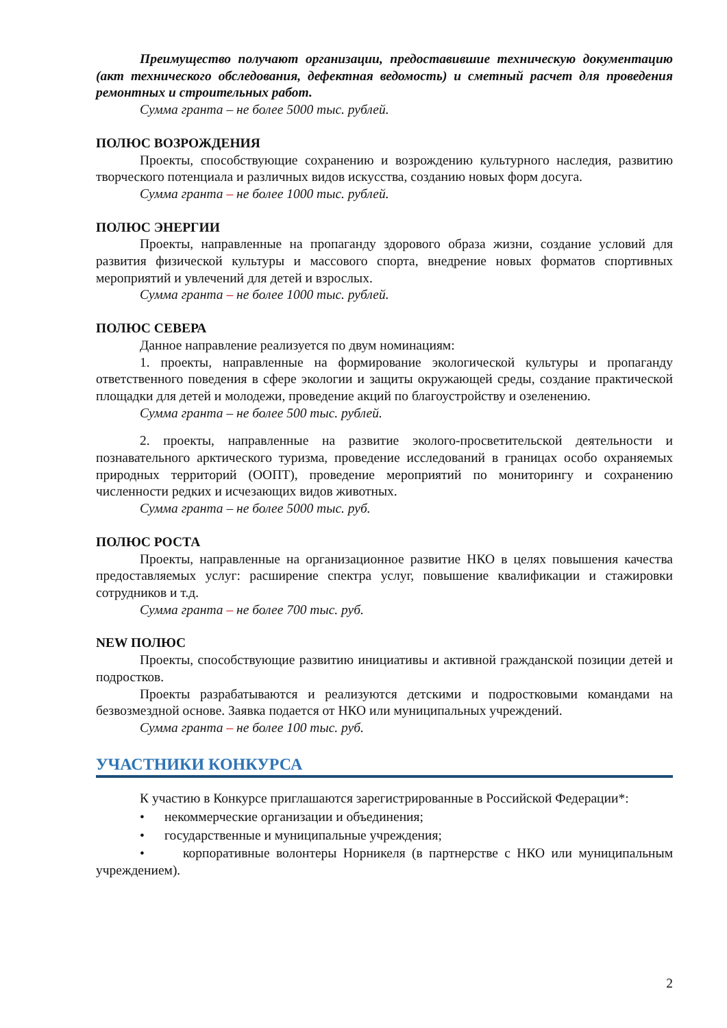Преимущество получают организации, предоставившие техническую документацию (акт технического обследования, дефектная ведомость) и сметный расчет для проведения ремонтных и строительных работ.
Сумма гранта – не более 5000 тыс. рублей.
ПОЛЮС ВОЗРОЖДЕНИЯ
Проекты, способствующие сохранению и возрождению культурного наследия, развитию творческого потенциала и различных видов искусства, созданию новых форм досуга.
Сумма гранта – не более 1000 тыс. рублей.
ПОЛЮС ЭНЕРГИИ
Проекты, направленные на пропаганду здорового образа жизни, создание условий для развития физической культуры и массового спорта, внедрение новых форматов спортивных мероприятий и увлечений для детей и взрослых.
Сумма гранта – не более 1000 тыс. рублей.
ПОЛЮС СЕВЕРА
Данное направление реализуется по двум номинациям:
1. проекты, направленные на формирование экологической культуры и пропаганду ответственного поведения в сфере экологии и защиты окружающей среды, создание практической площадки для детей и молодежи, проведение акций по благоустройству и озеленению.
Сумма гранта – не более 500 тыс. рублей.
2. проекты, направленные на развитие эколого-просветительской деятельности и познавательного арктического туризма, проведение исследований в границах особо охраняемых природных территорий (ООПТ), проведение мероприятий по мониторингу и сохранению численности редких и исчезающих видов животных.
Сумма гранта – не более 5000 тыс. руб.
ПОЛЮС РОСТА
Проекты, направленные на организационное развитие НКО в целях повышения качества предоставляемых услуг: расширение спектра услуг, повышение квалификации и стажировки сотрудников и т.д.
Сумма гранта – не более 700 тыс. руб.
NEW ПОЛЮС
Проекты, способствующие развитию инициативы и активной гражданской позиции детей и подростков.
Проекты разрабатываются и реализуются детскими и подростковыми командами на безвозмездной основе. Заявка подается от НКО или муниципальных учреждений.
Сумма гранта – не более 100 тыс. руб.
УЧАСТНИКИ КОНКУРСА
К участию в Конкурсе приглашаются зарегистрированные в Российской Федерации*:
• некоммерческие организации и объединения;
• государственные и муниципальные учреждения;
• корпоративные волонтеры Норникеля (в партнерстве с НКО или муниципальным учреждением).
2